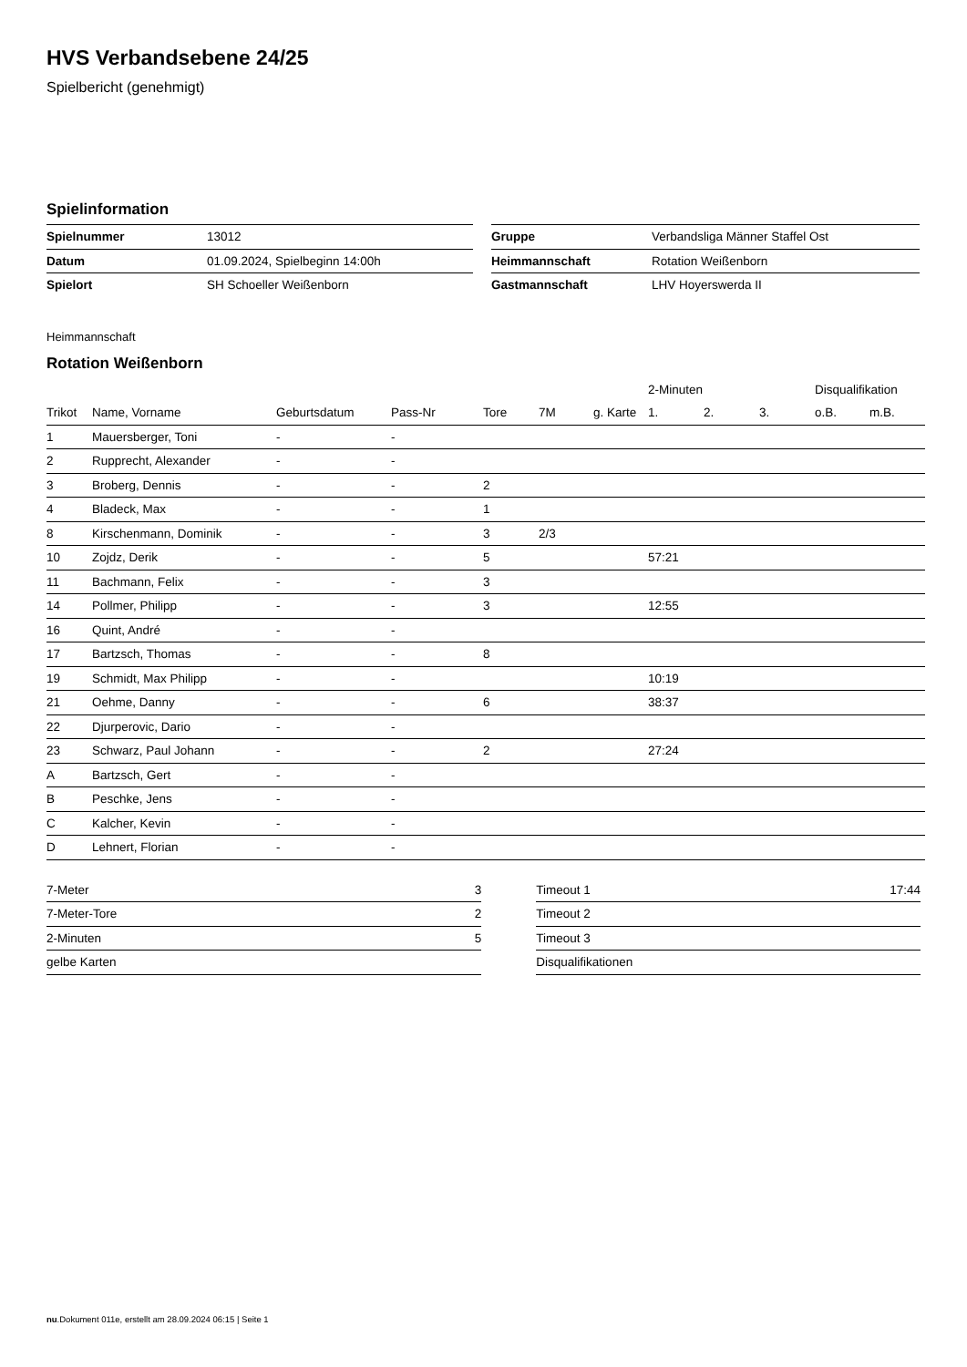HVS Verbandsebene 24/25
Spielbericht (genehmigt)
Spielinformation
| Spielnummer | 13012 |
| Datum | 01.09.2024, Spielbeginn 14:00h |
| Spielort | SH Schoeller Weißenborn |
| Gruppe | Verbandsliga Männer Staffel Ost |
| Heimmannschaft | Rotation Weißenborn |
| Gastmannschaft | LHV Hoyerswerda II |
Heimmannschaft
Rotation Weißenborn
| | | | | | | | | 2-Minuten | | | Disqualifikation | |
| --- | --- | --- | --- | --- | --- | --- | --- | --- | --- | --- | --- | --- |
| Trikot | Name, Vorname | Geburtsdatum | Pass-Nr | Tore | 7M | g. Karte | | 1. | 2. | 3. | o.B. | m.B. |
| 1 | Mauersberger, Toni | - | - | | | | | | | | | |
| 2 | Rupprecht, Alexander | - | - | | | | | | | | | |
| 3 | Broberg, Dennis | - | - | 2 | | | | | | | | |
| 4 | Bladeck, Max | - | - | 1 | | | | | | | | |
| 8 | Kirschenmann, Dominik | - | - | 3 | 2/3 | | | | | | | |
| 10 | Zojdz, Derik | - | - | 5 | | | | 57:21 | | | | |
| 11 | Bachmann, Felix | - | - | 3 | | | | | | | | |
| 14 | Pollmer, Philipp | - | - | 3 | | | | 12:55 | | | | |
| 16 | Quint, André | - | - | | | | | | | | | |
| 17 | Bartzsch, Thomas | - | - | 8 | | | | | | | | |
| 19 | Schmidt, Max Philipp | - | - | | | | | 10:19 | | | | |
| 21 | Oehme, Danny | - | - | 6 | | | | 38:37 | | | | |
| 22 | Djurperovic, Dario | - | - | | | | | | | | | |
| 23 | Schwarz, Paul Johann | - | - | 2 | | | | 27:24 | | | | |
| A | Bartzsch, Gert | - | - | | | | | | | | | |
| B | Peschke, Jens | - | - | | | | | | | | | |
| C | Kalcher, Kevin | - | - | | | | | | | | | |
| D | Lehnert, Florian | - | - | | | | | | | | | |
| 7-Meter | 3 |
| 7-Meter-Tore | 2 |
| 2-Minuten | 5 |
| gelbe Karten | |
| Timeout 1 | 17:44 |
| Timeout 2 | |
| Timeout 3 | |
| Disqualifikationen | |
nu.Dokument 011e, erstellt am 28.09.2024 06:15 | Seite 1